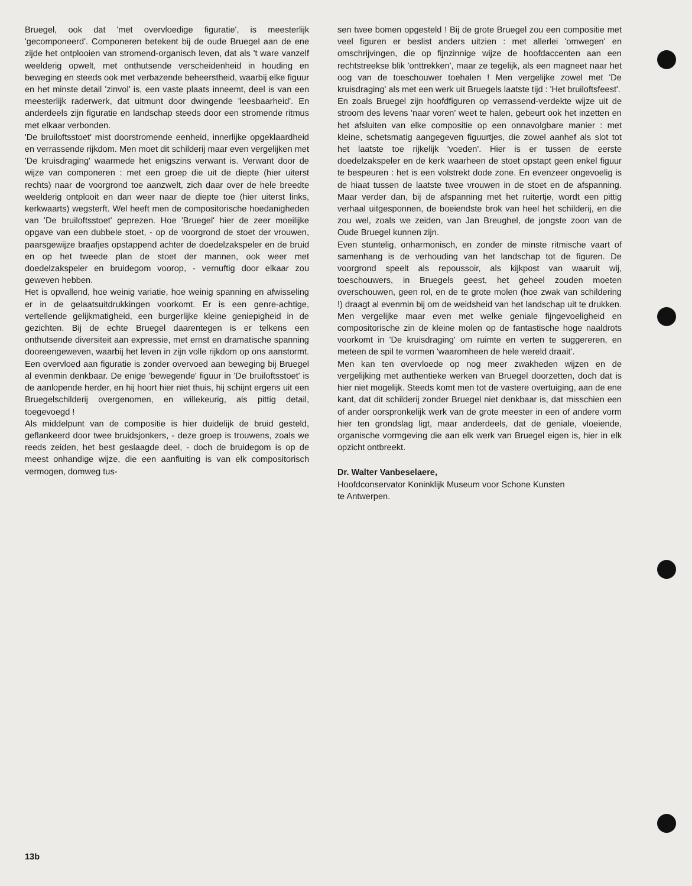Bruegel, ook dat 'met overvloedige figuratie', is meesterlijk 'gecomponeerd'. Componeren betekent bij de oude Bruegel aan de ene zijde het ontplooien van stromend-organisch leven, dat als 't ware vanzelf weelderig opwelt, met onthutsende verscheidenheid in houding en beweging en steeds ook met verbazende beheerstheid, waarbij elke figuur en het minste detail 'zinvol' is, een vaste plaats inneemt, deel is van een meesterlijk raderwerk, dat uitmunt door dwingende 'leesbaarheid'. En anderdeels zijn figuratie en landschap steeds door een stromende ritmus met elkaar verbonden.
'De bruiloftsstoet' mist doorstromende eenheid, innerlijke opgeklaardheid en verrassende rijkdom. Men moet dit schilderij maar even vergelijken met 'De kruisdraging' waarmede het enigszins verwant is. Verwant door de wijze van componeren : met een groep die uit de diepte (hier uiterst rechts) naar de voorgrond toe aanzwelt, zich daar over de hele breedte weelderig ontplooit en dan weer naar de diepte toe (hier uiterst links, kerkwaarts) wegsterft. Wel heeft men de compositorische hoedanigheden van 'De bruiloftsstoet' geprezen. Hoe 'Bruegel' hier de zeer moeilijke opgave van een dubbele stoet, - op de voorgrond de stoet der vrouwen, paarsgewijze braafjes opstappend achter de doedelzakspeler en de bruid en op het tweede plan de stoet der mannen, ook weer met doedelzakspeler en bruidegom voorop, - vernuftig door elkaar zou geweven hebben.
Het is opvallend, hoe weinig variatie, hoe weinig spanning en afwisseling er in de gelaatsuitdrukkingen voorkomt. Er is een genre-achtige, vertellende gelijkmatigheid, een burgerlijke kleine geniepigheid in de gezichten. Bij de echte Bruegel daarentegen is er telkens een onthutsende diversiteit aan expressie, met ernst en dramatische spanning dooreengeweven, waarbij het leven in zijn volle rijkdom op ons aanstormt. Een overvloed aan figuratie is zonder overvoed aan beweging bij Bruegel al evenmin denkbaar. De enige 'bewegende' figuur in 'De bruiloftsstoet' is de aanlopende herder, en hij hoort hier niet thuis, hij schijnt ergens uit een Bruegelschilderij overgenomen, en willekeurig, als pittig detail, toegevoegd !
Als middelpunt van de compositie is hier duidelijk de bruid gesteld, geflankeerd door twee bruidsjonkers, - deze groep is trouwens, zoals we reeds zeiden, het best geslaagde deel, - doch de bruidegom is op de meest onhandige wijze, die een aanfluiting is van elk compositorisch vermogen, domweg tus-
sen twee bomen opgesteld ! Bij de grote Bruegel zou een compositie met veel figuren er beslist anders uitzien : met allerlei 'omwegen' en omschrijvingen, die op fijnzinnige wijze de hoofdaccenten aan een rechtstreekse blik 'onttrekken', maar ze tegelijk, als een magneet naar het oog van de toeschouwer toehalen ! Men vergelijke zowel met 'De kruisdraging' als met een werk uit Bruegels laatste tijd : 'Het bruiloftsfeest'.
En zoals Bruegel zijn hoofdfiguren op verrassend-verdekte wijze uit de stroom des levens 'naar voren' weet te halen, gebeurt ook het inzetten en het afsluiten van elke compositie op een onnavolgbare manier : met kleine, schetsmatig aangegeven figuurtjes, die zowel aanhef als slot tot het laatste toe rijkelijk 'voeden'. Hier is er tussen de eerste doedelzakspeler en de kerk waarheen de stoet opstapt geen enkel figuur te bespeuren : het is een volstrekt dode zone. En evenzeer ongevoelig is de hiaat tussen de laatste twee vrouwen in de stoet en de afspanning. Maar verder dan, bij de afspanning met het ruitertje, wordt een pittig verhaal uitgesponnen, de boeiendste brok van heel het schilderij, en die zou wel, zoals we zeiden, van Jan Breughel, de jongste zoon van de Oude Bruegel kunnen zijn.
Even stuntelig, onharmonisch, en zonder de minste ritmische vaart of samenhang is de verhouding van het landschap tot de figuren. De voorgrond speelt als repoussoir, als kijkpost van waaruit wij, toeschouwers, in Bruegels geest, het geheel zouden moeten overschouwen, geen rol, en de te grote molen (hoe zwak van schildering !) draagt al evenmin bij om de weidsheid van het landschap uit te drukken. Men vergelijke maar even met welke geniale fijngevoeligheid en compositorische zin de kleine molen op de fantastische hoge naaldrots voorkomt in 'De kruisdraging' om ruimte en verten te suggereren, en meteen de spil te vormen 'waaromheen de hele wereld draait'.
Men kan ten overvloede op nog meer zwakheden wijzen en de vergelijking met authentieke werken van Bruegel doorzetten, doch dat is hier niet mogelijk. Steeds komt men tot de vastere overtuiging, aan de ene kant, dat dit schilderij zonder Bruegel niet denkbaar is, dat misschien een of ander oorspronkelijk werk van de grote meester in een of andere vorm hier ten grondslag ligt, maar anderdeels, dat de geniale, vloeiende, organische vormgeving die aan elk werk van Bruegel eigen is, hier in elk opzicht ontbreekt.
Dr. Walter Vanbeselaere,
Hoofdconservator Koninklijk Museum voor Schone Kunsten
te Antwerpen.
13b